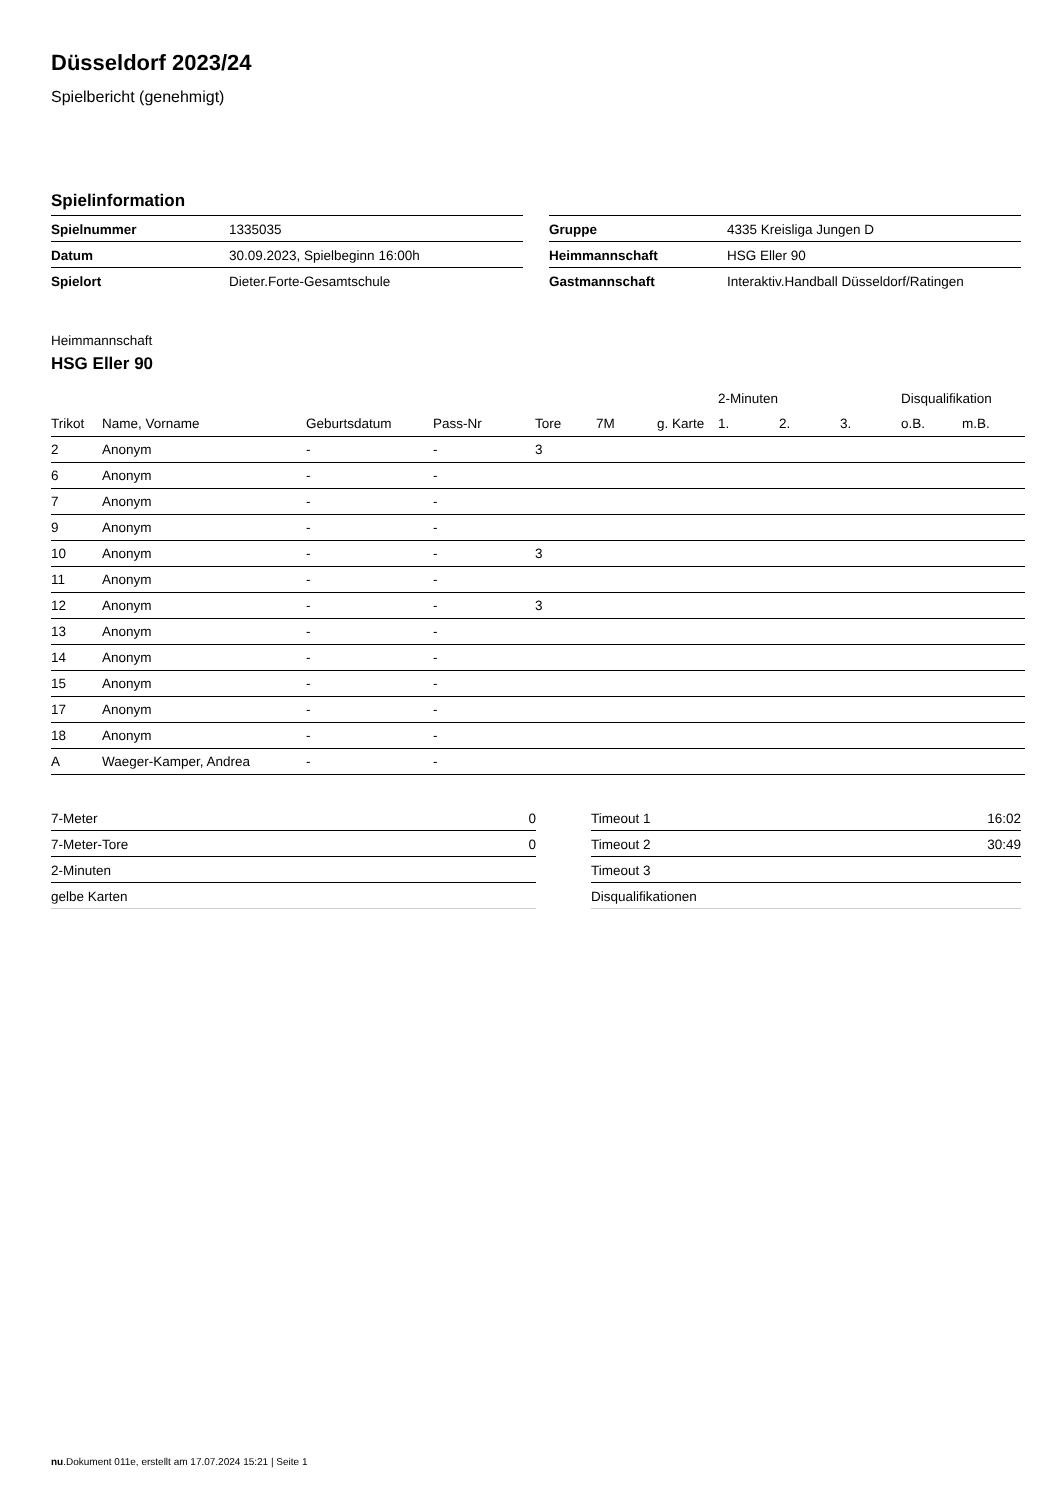Düsseldorf 2023/24
Spielbericht (genehmigt)
Spielinformation
| Spielnummer | 1335035 |
| Datum | 30.09.2023, Spielbeginn 16:00h |
| Spielort | Dieter.Forte-Gesamtschule |
| Gruppe | 4335 Kreisliga Jungen D |
| Heimmannschaft | HSG Eller 90 |
| Gastmannschaft | Interaktiv.Handball Düsseldorf/Ratingen |
Heimmannschaft
HSG Eller 90
| | | | | | | | 2-Minuten | | | Disqualifikation | |
| --- | --- | --- | --- | --- | --- | --- | --- | --- | --- | --- | --- |
| Trikot | Name, Vorname | Geburtsdatum | Pass-Nr | Tore | 7M | g. Karte | 1. | 2. | 3. | o.B. | m.B. |
| 2 | Anonym | - | - | 3 | | | | | | | |
| 6 | Anonym | - | - | | | | | | | | |
| 7 | Anonym | - | - | | | | | | | | |
| 9 | Anonym | - | - | | | | | | | | |
| 10 | Anonym | - | - | 3 | | | | | | | |
| 11 | Anonym | - | - | | | | | | | | |
| 12 | Anonym | - | - | 3 | | | | | | | |
| 13 | Anonym | - | - | | | | | | | | |
| 14 | Anonym | - | - | | | | | | | | |
| 15 | Anonym | - | - | | | | | | | | |
| 17 | Anonym | - | - | | | | | | | | |
| 18 | Anonym | - | - | | | | | | | | |
| A | Waeger-Kamper, Andrea | - | - | | | | | | | | |
| 7-Meter | 0 |
| 7-Meter-Tore | 0 |
| 2-Minuten | |
| gelbe Karten | |
| Timeout 1 | 16:02 |
| Timeout 2 | 30:49 |
| Timeout 3 | |
| Disqualifikationen | |
nu.Dokument 011e, erstellt am 17.07.2024 15:21 | Seite 1